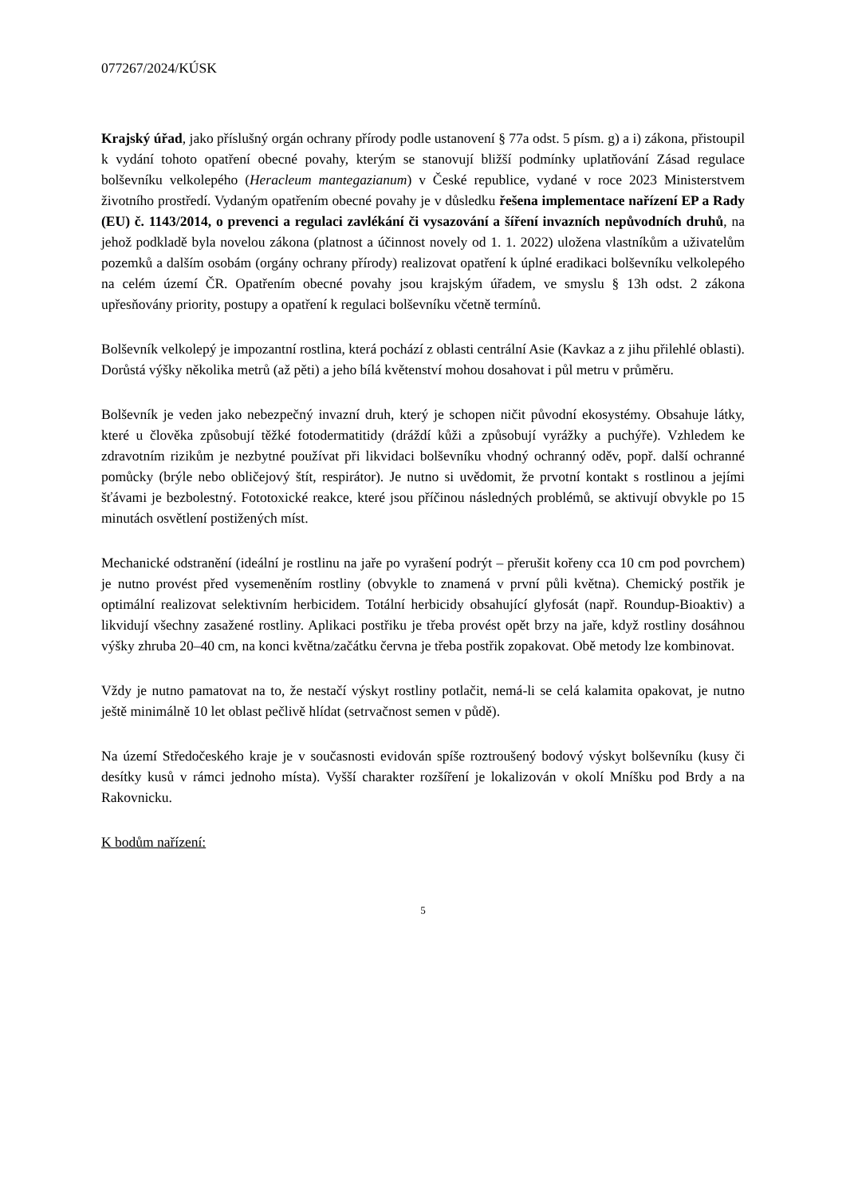077267/2024/KÚSK
Krajský úřad, jako příslušný orgán ochrany přírody podle ustanovení § 77a odst. 5 písm. g) a i) zákona, přistoupil k vydání tohoto opatření obecné povahy, kterým se stanovují bližší podmínky uplatňování Zásad regulace bolševníku velkolepého (Heracleum mantegazianum) v České republice, vydané v roce 2023 Ministerstvem životního prostředí. Vydaným opatřením obecné povahy je v důsledku řešena implementace nařízení EP a Rady (EU) č. 1143/2014, o prevenci a regulaci zavlékání či vysazování a šíření invazních nepůvodních druhů, na jehož podkladě byla novelou zákona (platnost a účinnost novely od 1. 1. 2022) uložena vlastníkům a uživatelům pozemků a dalším osobám (orgány ochrany přírody) realizovat opatření k úplné eradikaci bolševníku velkolepého na celém území ČR. Opatřením obecné povahy jsou krajským úřadem, ve smyslu § 13h odst. 2 zákona upřesňovány priority, postupy a opatření k regulaci bolševníku včetně termínů.
Bolševník velkolepý je impozantní rostlina, která pochází z oblasti centrální Asie (Kavkaz a z jihu přilehlé oblasti). Dorůstá výšky několika metrů (až pěti) a jeho bílá květenství mohou dosahovat i půl metru v průměru.
Bolševník je veden jako nebezpečný invazní druh, který je schopen ničit původní ekosystémy. Obsahuje látky, které u člověka způsobují těžké fotodermatitidy (dráždí kůži a způsobují vyrážky a puchýře). Vzhledem ke zdravotním rizikům je nezbytné používat při likvidaci bolševníku vhodný ochranný oděv, popř. další ochranné pomůcky (brýle nebo obličejový štít, respirátor). Je nutno si uvědomit, že prvotní kontakt s rostlinou a jejími šťávami je bezbolestný. Fototoxické reakce, které jsou příčinou následných problémů, se aktivují obvykle po 15 minutách osvětlení postižených míst.
Mechanické odstranění (ideální je rostlinu na jaře po vyrašení podrýt – přerušit kořeny cca 10 cm pod povrchem) je nutno provést před vysemeněním rostliny (obvykle to znamená v první půli května). Chemický postřik je optimální realizovat selektivním herbicidem. Totální herbicidy obsahující glyfosát (např. Roundup-Bioaktiv) a likvidují všechny zasažené rostliny. Aplikaci postřiku je třeba provést opět brzy na jaře, když rostliny dosáhnou výšky zhruba 20–40 cm, na konci května/začátku června je třeba postřik zopakovat. Obě metody lze kombinovat.
Vždy je nutno pamatovat na to, že nestačí výskyt rostliny potlačit, nemá-li se celá kalamita opakovat, je nutno ještě minimálně 10 let oblast pečlivě hlídat (setrvačnost semen v půdě).
Na území Středočeského kraje je v současnosti evidován spíše roztroušený bodový výskyt bolševníku (kusy či desítky kusů v rámci jednoho místa). Vyšší charakter rozšíření je lokalizován v okolí Mníšku pod Brdy a na Rakovnicku.
K bodům nařízení:
5